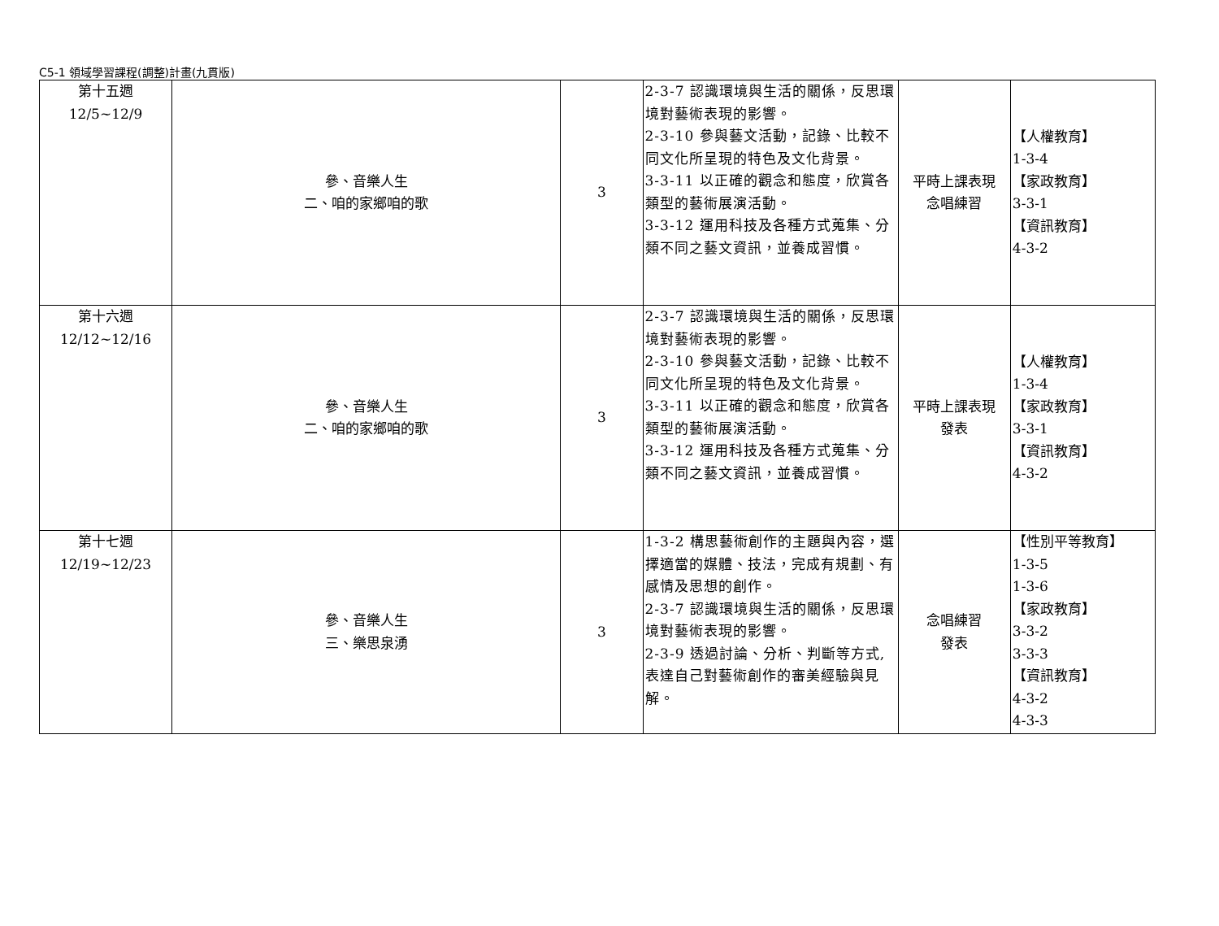C5-1 領域學習課程(調整)計畫(九貫版)
| 第十五週 12/5~12/9 | 參、音樂人生 二、咱的家鄉咱的歌 | 3 | 2-3-7 認識環境與生活的關係，反思環境對藝術表現的影響。 2-3-10 參與藝文活動，記錄、比較不同文化所呈現的特色及文化背景。 3-3-11 以正確的觀念和態度，欣賞各類型的藝術展演活動。 3-3-12 運用科技及各種方式蒐集、分類不同之藝文資訊，並養成習慣。 | 平時上課表現 念唱練習 | 【人權教育】 1-3-4 【家政教育】 3-3-1 【資訊教育】 4-3-2 |
| 第十六週 12/12~12/16 | 參、音樂人生 二、咱的家鄉咱的歌 | 3 | 2-3-7 認識環境與生活的關係，反思環境對藝術表現的影響。 2-3-10 參與藝文活動，記錄、比較不同文化所呈現的特色及文化背景。 3-3-11 以正確的觀念和態度，欣賞各類型的藝術展演活動。 3-3-12 運用科技及各種方式蒐集、分類不同之藝文資訊，並養成習慣。 | 平時上課表現 發表 | 【人權教育】 1-3-4 【家政教育】 3-3-1 【資訊教育】 4-3-2 |
| 第十七週 12/19~12/23 | 參、音樂人生 三、樂思泉湧 | 3 | 1-3-2 構思藝術創作的主題與內容，選擇適當的媒體、技法，完成有規劃、有感情及思想的創作。 2-3-7 認識環境與生活的關係，反思環境對藝術表現的影響。 2-3-9 透過討論、分析、判斷等方式,表達自己對藝術創作的審美經驗與見解。 | 念唱練習 發表 | 【性別平等教育】 1-3-5 1-3-6 【家政教育】 3-3-2 3-3-3 【資訊教育】 4-3-2 4-3-3 |